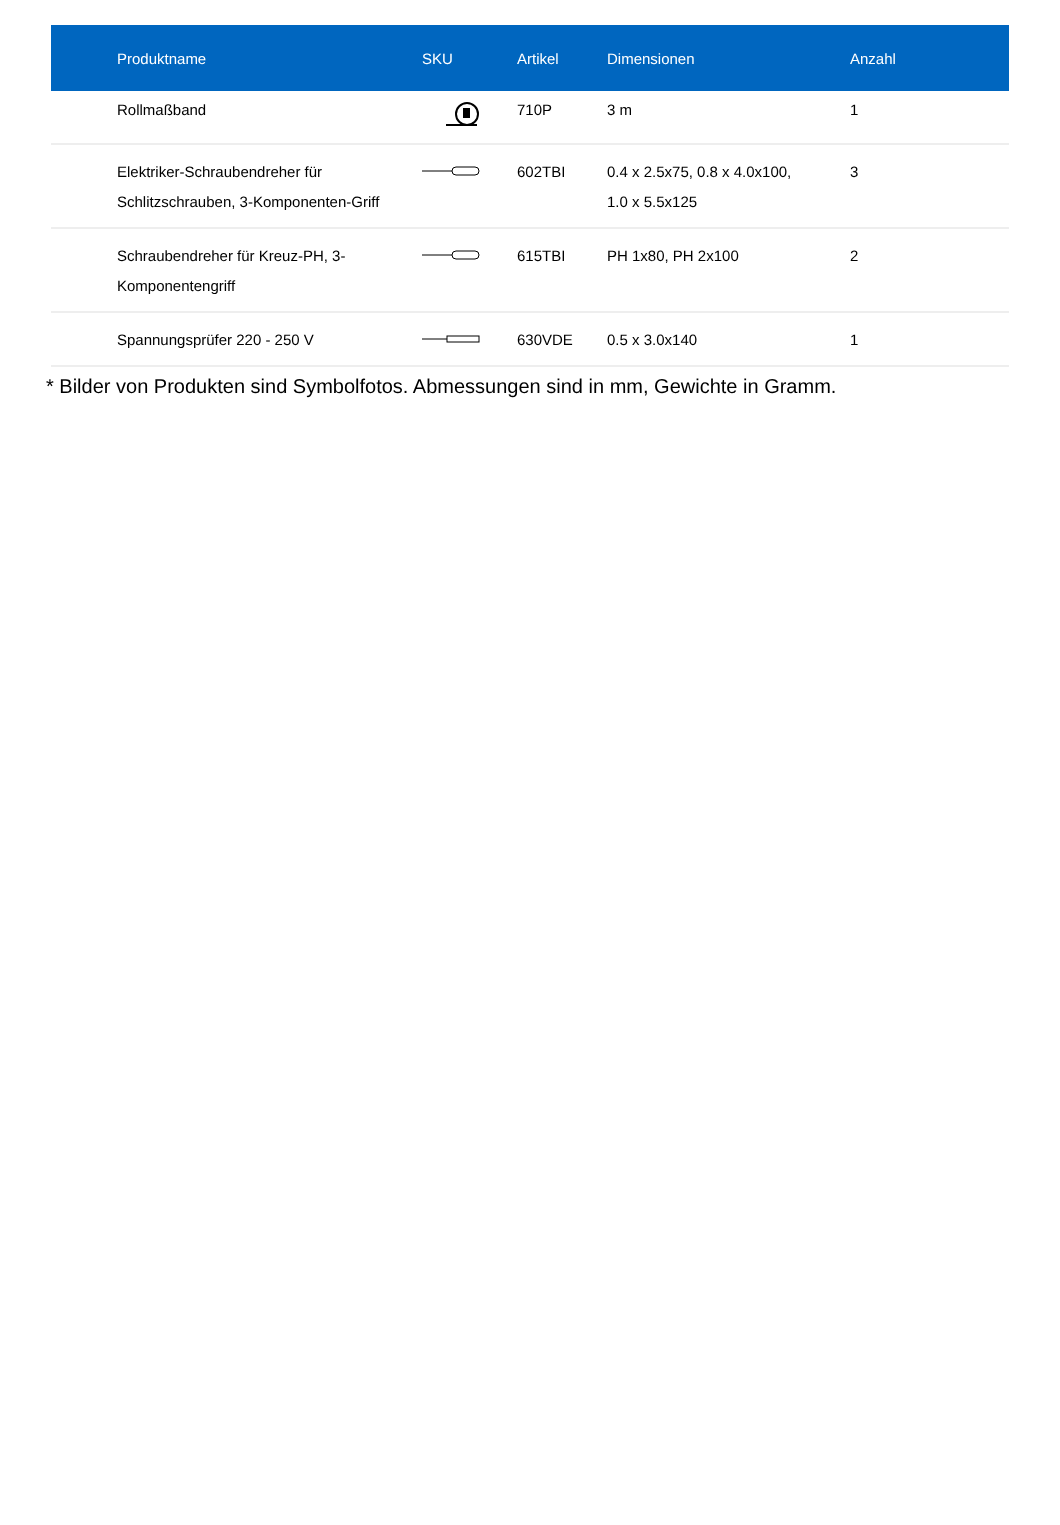| Produktname | SKU | Artikel | Dimensionen | Anzahl |
| --- | --- | --- | --- | --- |
| Rollmaßband | | 710P | 3 m | 1 |
| Elektriker-Schraubendreher für Schlitzschrauben, 3-Komponenten-Griff | | 602TBI | 0.4 x 2.5x75, 0.8 x 4.0x100, 1.0 x 5.5x125 | 3 |
| Schraubendreher für Kreuz-PH, 3- Komponentengriff | | 615TBI | PH 1x80, PH 2x100 | 2 |
| Spannungsprüfer 220 - 250 V | | 630VDE | 0.5 x 3.0x140 | 1 |
* Bilder von Produkten sind Symbolfotos. Abmessungen sind in mm, Gewichte in Gramm.